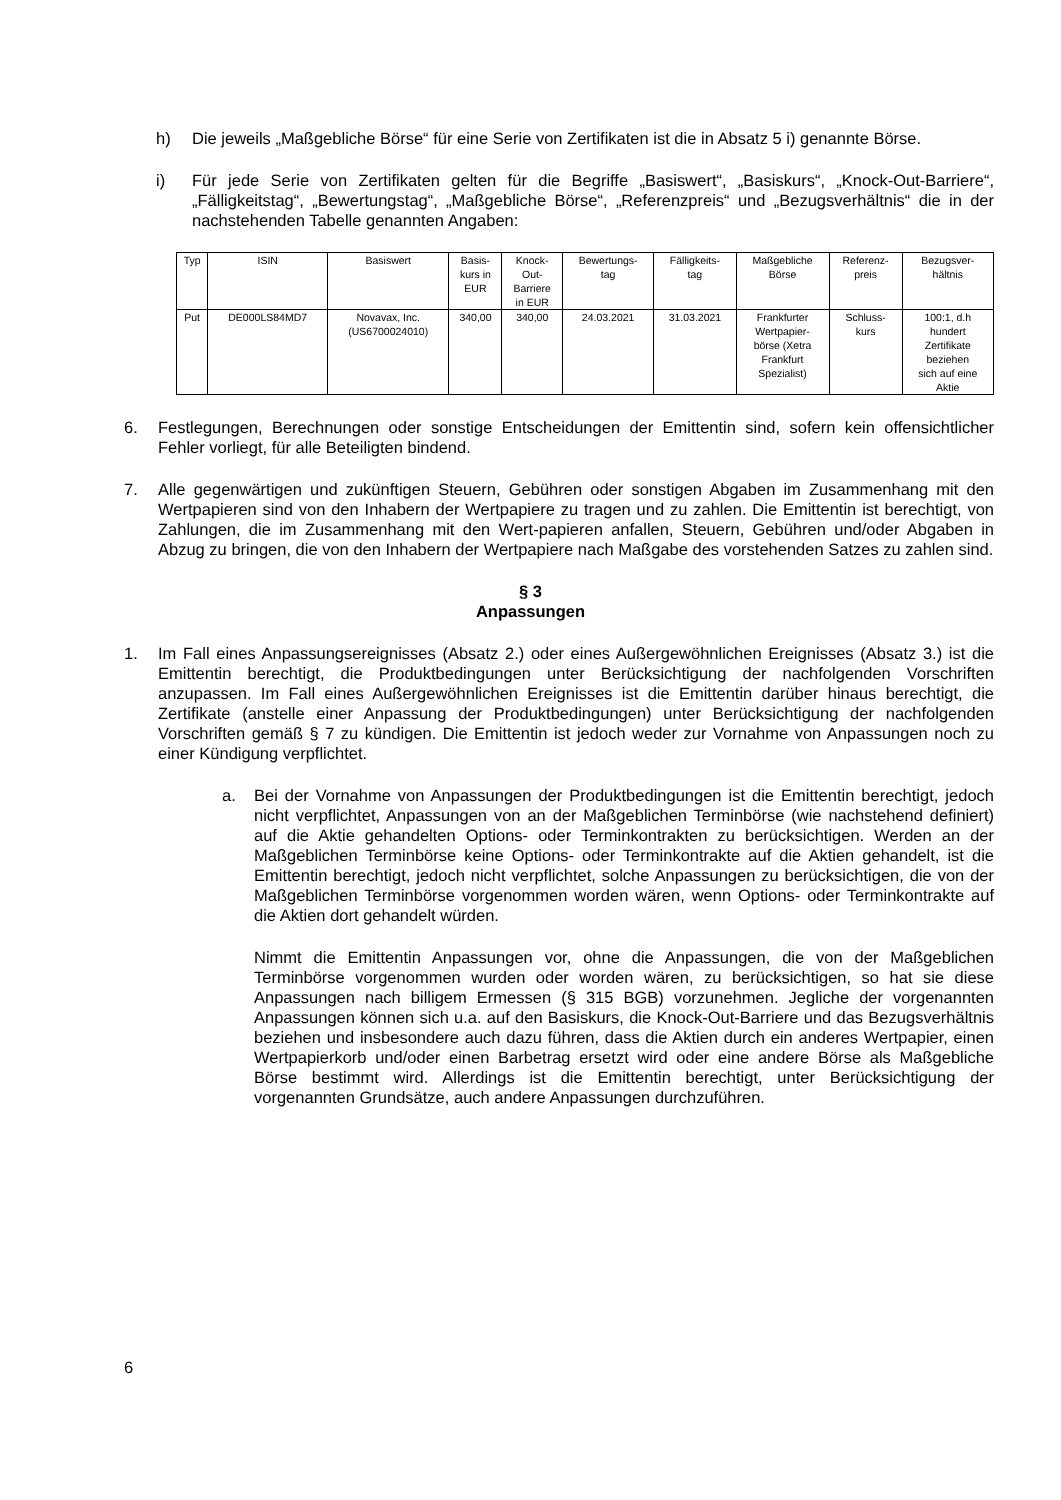h) Die jeweils „Maßgebliche Börse“ für eine Serie von Zertifikaten ist die in Absatz 5 i) genannte Börse.
i) Für jede Serie von Zertifikaten gelten für die Begriffe „Basiswert“, „Basiskurs“, „Knock-Out-Barriere“, „Fälligkeitstag“, „Bewertungstag“, „Maßgebliche Börse“, „Referenzpreis“ und „Bezugsverhältnis“ die in der nachstehenden Tabelle genannten Angaben:
| Typ | ISIN | Basiswert | Basis- kurs in EUR | Knock- Out- Barriere in EUR | Bewertungs- tag | Fälligkeits- tag | Maßgebliche Börse | Referenz- preis | Bezugsver- hältnis |
| --- | --- | --- | --- | --- | --- | --- | --- | --- | --- |
| Put | DE000LS84MD7 | Novavax, Inc. (US6700024010) | 340,00 | 340,00 | 24.03.2021 | 31.03.2021 | Frankfurter Wertpapier- börse (Xetra Frankfurt Spezialist) | Schluss- kurs | 100:1, d.h hundert Zertifikate beziehen sich auf eine Aktie |
6. Festlegungen, Berechnungen oder sonstige Entscheidungen der Emittentin sind, sofern kein offensichtlicher Fehler vorliegt, für alle Beteiligten bindend.
7. Alle gegenwärtigen und zukünftigen Steuern, Gebühren oder sonstigen Abgaben im Zusammenhang mit den Wertpapieren sind von den Inhabern der Wertpapiere zu tragen und zu zahlen. Die Emittentin ist berechtigt, von Zahlungen, die im Zusammenhang mit den Wert-papieren anfallen, Steuern, Gebühren und/oder Abgaben in Abzug zu bringen, die von den Inhabern der Wertpapiere nach Maßgabe des vorstehenden Satzes zu zahlen sind.
§ 3
Anpassungen
1. Im Fall eines Anpassungsereignisses (Absatz 2.) oder eines Außergewöhnlichen Ereignisses (Absatz 3.) ist die Emittentin berechtigt, die Produktbedingungen unter Berücksichtigung der nachfolgenden Vorschriften anzupassen. Im Fall eines Außergewöhnlichen Ereignisses ist die Emittentin darüber hinaus berechtigt, die Zertifikate (anstelle einer Anpassung der Produktbedingungen) unter Berücksichtigung der nachfolgenden Vorschriften gemäß § 7 zu kündigen. Die Emittentin ist jedoch weder zur Vornahme von Anpassungen noch zu einer Kündigung verpflichtet.
a. Bei der Vornahme von Anpassungen der Produktbedingungen ist die Emittentin berechtigt, jedoch nicht verpflichtet, Anpassungen von an der Maßgeblichen Terminbörse (wie nachstehend definiert) auf die Aktie gehandelten Options- oder Terminkontrakten zu berücksichtigen. Werden an der Maßgeblichen Terminbörse keine Options- oder Terminkontrakte auf die Aktien gehandelt, ist die Emittentin berechtigt, jedoch nicht verpflichtet, solche Anpassungen zu berücksichtigen, die von der Maßgeblichen Terminbörse vorgenommen worden wären, wenn Options- oder Terminkontrakte auf die Aktien dort gehandelt würden.
Nimmt die Emittentin Anpassungen vor, ohne die Anpassungen, die von der Maßgeblichen Terminbörse vorgenommen wurden oder worden wären, zu berücksichtigen, so hat sie diese Anpassungen nach billigem Ermessen (§ 315 BGB) vorzunehmen. Jegliche der vorgenannten Anpassungen können sich u.a. auf den Basiskurs, die Knock-Out-Barriere und das Bezugsverhältnis beziehen und insbesondere auch dazu führen, dass die Aktien durch ein anderes Wertpapier, einen Wertpapierkorb und/oder einen Barbetrag ersetzt wird oder eine andere Börse als Maßgebliche Börse bestimmt wird. Allerdings ist die Emittentin berechtigt, unter Berücksichtigung der vorgenannten Grundsätze, auch andere Anpassungen durchzuführen.
6